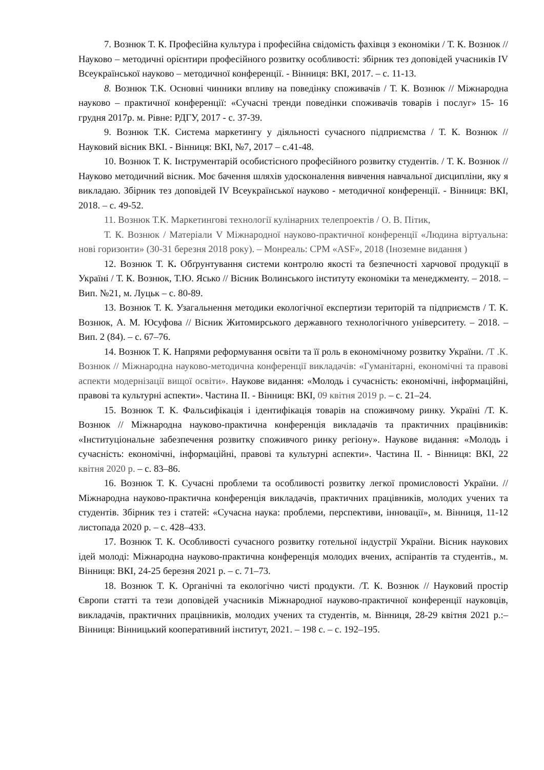7. Вознюк Т. К. Професійна культура і професійна свідомість фахівця з економіки / Т. К. Вознюк // Науково – методичні орієнтири професійного розвитку особливості: збірник тез доповідей учасників IV Всеукраїнської науково – методичної конференції. - Вінниця: ВКІ, 2017. – с. 11-13.
8. Вознюк Т.К. Основні чинники впливу на поведінку споживачів / Т. К. Вознюк // Міжнародна науково – практичної конференції: «Сучасні тренди поведінки споживачів товарів і послуг» 15- 16 грудня 2017р. м. Рівне: РДГУ, 2017 - с. 37-39.
9. Вознюк Т.К. Система маркетингу у діяльності сучасного підприємства / Т. К. Вознюк // Науковий вісник ВКІ. - Вінниця: ВКІ, №7, 2017 – с.41-48.
10. Вознюк Т. К. Інструментарій особистісного професійного розвитку студентів. / Т. К. Вознюк // Науково методичний вісник. Моє бачення шляхів удосконалення вивчення навчальної дисципліни, яку я викладаю. Збірник тез доповідей IV Всеукраїнської науково - методичної конференції. - Вінниця: ВКІ, 2018. – с. 49-52.
11. Вознюк Т.К. Маркетингові технології кулінарних телепроектів / О. В. Пітик,
Т. К. Вознюк / Матеріали V Міжнародної науково-практичної конференції «Людина віртуальна: нові горизонти» (30-31 березня 2018 року). – Монреаль: CPM «ASF», 2018 (Іноземне видання )
12. Вознюк Т. К. Обґрунтування системи контролю якості та безпечності харчової продукції в Україні / Т. К. Вознюк, Т.Ю. Ясько // Вісник Волинського інституту економіки та менеджменту. – 2018. – Вип. №21, м. Луцьк – с. 80-89.
13. Вознюк Т. К. Узагальнення методики екологічної експертизи територій та підприємств / Т. К. Вознюк, А. М. Юсуфова // Вісник Житомирського державного технологічного університету. – 2018. – Вип. 2 (84). – с. 67–76.
14. Вознюк Т. К. Напрями реформування освіти та її роль в економічному розвитку України. /Т .К. Вознюк // Міжнародна науково-методична конференції викладачів: «Гуманітарні, економічні та правові аспекти модернізації вищої освіти». Наукове видання: «Молодь і сучасність: економічні, інформаційні, правові та культурні аспекти». Частина ІІ. - Вінниця: ВКІ, 09 квітня 2019 р. – с. 21–24.
15. Вознюк Т. К. Фальсифікація і ідентифікація товарів на споживчому ринку. Україні /Т. К. Вознюк // Міжнародна науково-практична конференція викладачів та практичних працівників: «Інституціональне забезпечення розвитку споживчого ринку регіону». Наукове видання: «Молодь і сучасність: економічні, інформаційні, правові та культурні аспекти». Частина ІІ. - Вінниця: ВКІ, 22 квітня 2020 р. – с. 83–86.
16. Вознюк Т. К. Сучасні проблеми та особливості розвитку легкої промисловості України. // Міжнародна науково-практична конференція викладачів, практичних працівників, молодих учених та студентів. Збірник тез і статей: «Сучасна наука: проблеми, перспективи, інновації», м. Вінниця, 11-12 листопада 2020 р. – с. 428–433.
17. Вознюк Т. К. Особливості сучасного розвитку готельної індустрії України. Вісник наукових ідей молоді: Міжнародна науково-практична конференція молодих вчених, аспірантів та студентів., м. Вінниця: ВКІ, 24-25 березня 2021 р. – с. 71–73.
18. Вознюк Т. К. Органічні та екологічно чисті продукти. /Т. К. Вознюк // Науковий простір Європи статті та тези доповідей учасників Міжнародної науково-практичної конференції науковців, викладачів, практичних працівників, молодих учених та студентів, м. Вінниця, 28-29 квітня 2021 р.:– Вінниця: Вінницький кооперативний інститут, 2021. – 198 с. – с. 192–195.